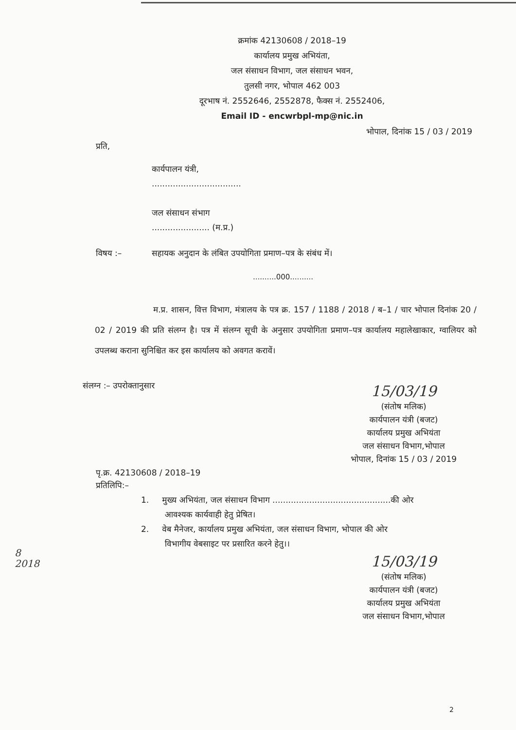क्रमांक 42130608 / 2018–19
कार्यालय प्रमुख अभियंता,
जल संसाधन विभाग, जल संसाधन भवन,
तुलसी नगर, भोपाल 462 003
दूरभाष नं. 2552646, 2552878, फैक्स नं. 2552406,
Email ID - encwrbpl-mp@nic.in
भोपाल, दिनांक 15 / 03 / 2019
प्रति,
कार्यपालन यंत्री,
..................................
जल संसाधन संभाग
...................... (म.प्र.)
विषय :–
सहायक अनुदान के लंबित उपयोगिता प्रमाण–पत्र के संबंध में।
..........000..........
म.प्र. शासन, वित्त विभाग, मंत्रालय के पत्र क्र. 157 / 1188 / 2018 / ब–1 / चार भोपाल दिनांक 20 / 02 / 2019 की प्रति संलग्न है। पत्र में संलग्न सूची के अनुसार उपयोगिता प्रमाण–पत्र कार्यालय महालेखाकार, ग्वालियर को उपलब्ध कराना सुनिश्चित कर इस कार्यालय को अवगत करावें।
संलग्न :– उपरोक्तानुसार
15/03/19
(संतोष मलिक)
कार्यपालन यंत्री (बजट)
कार्यालय प्रमुख अभियंता
जल संसाधन विभाग,भोपाल
भोपाल, दिनांक 15 / 03 / 2019
पृ.क्र. 42130608 / 2018–19
प्रतिलिपि:–
1. मुख्य अभियंता, जल संसाधन विभाग .............................................की ओर
आवश्यक कार्यवाही हेतु प्रेषित।
2. वेब मैनेजर, कार्यालय प्रमुख अभियंता, जल संसाधन विभाग, भोपाल की ओर
विभागीय वेबसाइट पर प्रसारित करने हेतु।।
8
2018
15/03/19
(संतोष मलिक)
कार्यपालन यंत्री (बजट)
कार्यालय प्रमुख अभियंता
जल संसाधन विभाग,भोपाल
2